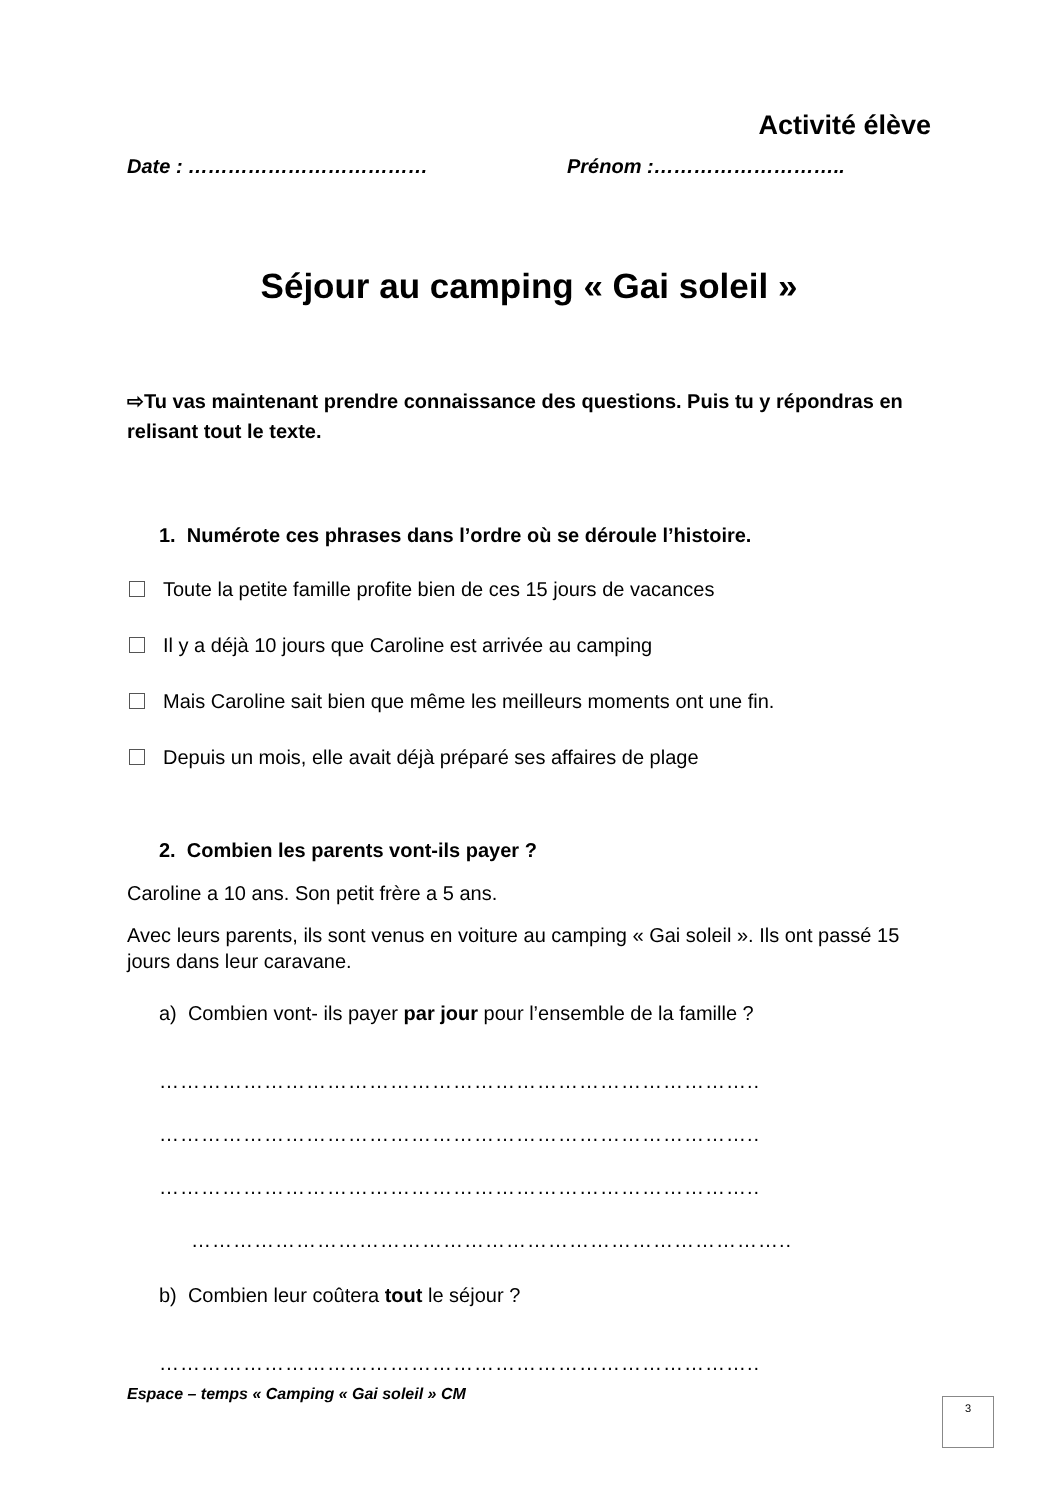Activité élève
Date : ……………………………… Prénom :………………………..
Séjour au camping « Gai soleil »
⇨Tu vas maintenant prendre connaissance des questions. Puis tu y répondras en relisant tout le texte.
1. Numérote ces phrases dans l’ordre où se déroule l’histoire.
Toute la petite famille profite bien de ces 15 jours de vacances
Il y a déjà 10 jours que Caroline est arrivée au camping
Mais Caroline sait bien que même les meilleurs moments ont une fin.
Depuis un mois, elle avait déjà préparé ses affaires de plage
2. Combien les parents vont-ils payer ?
Caroline a 10 ans. Son petit frère a 5 ans.
Avec leurs parents, ils sont venus en voiture au camping « Gai soleil ». Ils ont passé 15 jours dans leur caravane.
a) Combien vont- ils payer par jour pour l’ensemble de la famille ?
…………………………………………………………………………..
…………………………………………………………………………..
…………………………………………………………………………..
…………………………………………………………………………..
b) Combien leur coûtera tout le séjour ?
…………………………………………………………………………..
Espace – temps « Camping « Gai soleil » CM
3